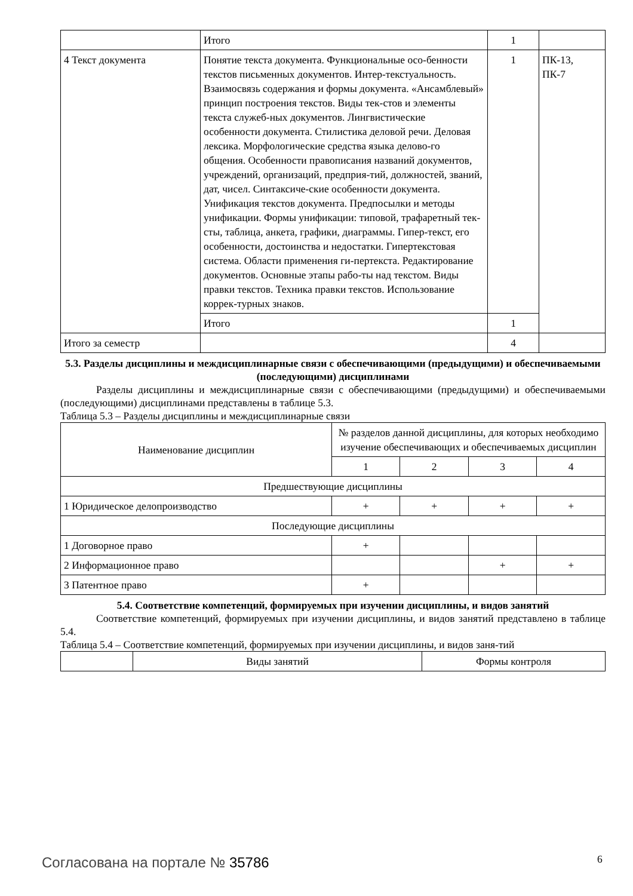| | Итого | 1 | |
| 4 Текст документа | Понятие текста документа. Функциональные осо-бенности текстов письменных документов. Интер-текстуальность. Взаимосвязь содержания и формы документа. «Ансамблевый» принцип построения текстов. Виды тек-стов и элементы текста служеб-ных документов. Лингвистические особенности документа. Стилистика деловой речи. Деловая лексика. Морфологические средства языка делово-го общения. Особенности правописания названий документов, учреждений, организаций, предприя-тий, должностей, званий, дат, чисел. Синтаксиче-ские особенности документа. Унификация текстов документа. Предпосылки и методы унификации. Формы унификации: типовой, трафаретный тек-сты, таблица, анкета, графики, диаграммы. Гипер-текст, его особенности, достоинства и недостатки. Гипертекстовая система. Области применения ги-пертекста. Редактирование документов. Основные этапы рабо-ты над текстом. Виды правки текстов. Техника правки текстов. Использование коррек-турных знаков. | 1 | ПК-13, ПК-7 |
| | Итого | 1 | |
| Итого за семестр | | 4 | |
5.3. Разделы дисциплины и междисциплинарные связи с обеспечивающими (предыдущими) и обеспечиваемыми (последующими) дисциплинами
Разделы дисциплины и междисциплинарные связи с обеспечивающими (предыдущими) и обеспечиваемыми (последующими) дисциплинами представлены в таблице 5.3.
Таблица 5.3 – Разделы дисциплины и междисциплинарные связи
| Наименование дисциплин | № разделов данной дисциплины, для которых необходимо изучение обеспечивающих и обеспечиваемых дисциплин | | | |
| --- | --- | --- | --- | --- |
| | 1 | 2 | 3 | 4 |
| Предшествующие дисциплины | | | | |
| 1 Юридическое делопроизводство | + | + | + | + |
| Последующие дисциплины | | | | |
| 1 Договорное право | + | | | |
| 2 Информационное право | | | + | + |
| 3 Патентное право | + | | | |
5.4. Соответствие компетенций, формируемых при изучении дисциплины, и видов занятий
Соответствие компетенций, формируемых при изучении дисциплины, и видов занятий представлено в таблице 5.4.
Таблица 5.4 – Соответствие компетенций, формируемых при изучении дисциплины, и видов заня-тий
| | Виды занятий | Формы контроля |
Согласована на портале № 35786 6